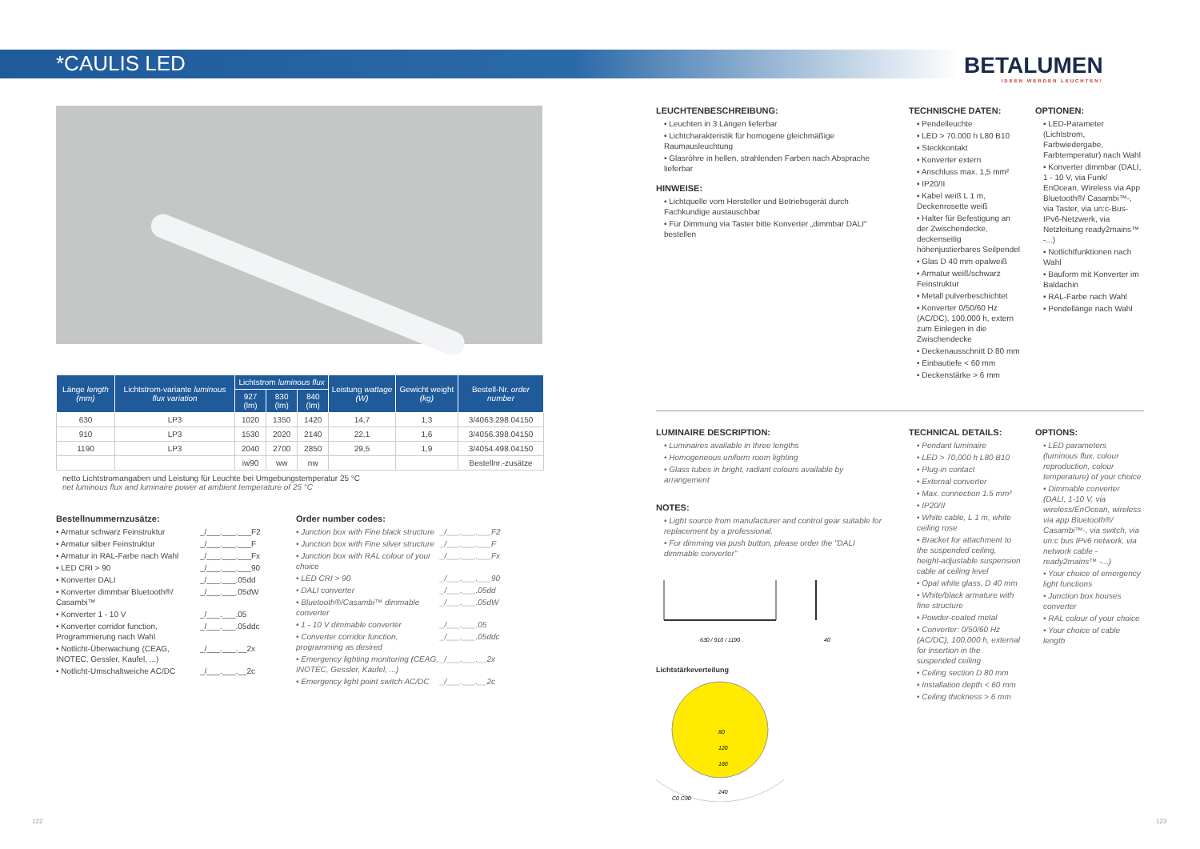*CAULIS LED
BETALUMEN
IDEEN WERDEN LEUCHTEN!
| Länge length (mm) | Lichtstrom-variante luminous flux variation | Lichtstrom luminous flux | | | Leistung wattage (W) | Gewicht weight (kg) | Bestell-Nr. order number |
| --- | --- | --- | --- | --- | --- | --- | --- |
| | | 927 (lm) | 830 (lm) | 840 (lm) | | | |
| 630 | LP3 | 1020 | 1350 | 1420 | 14,7 | 1,3 | 3/4063.298.04150 |
| 910 | LP3 | 1530 | 2020 | 2140 | 22,1 | 1,6 | 3/4056.398.04150 |
| 1190 | LP3 | 2040 | 2700 | 2850 | 29,5 | 1,9 | 3/4054.498.04150 |
| | | iw90 | ww | nw | | | Bestellnr.-zusätze |
netto Lichtstromangaben und Leistung für Leuchte bei Umgebungstemperatur 25 °C
net luminous flux and luminaire power at ambient temperature of 25 °C
Bestellnummernzusätze:
• Armatur schwarz Feinstruktur _/___.___.___F2 • Armatur silber Feinstruktur _/___.___.___F • Armatur in RAL-Farbe nach Wahl _/___.___.___Fx • LED CRI > 90 _/___.___.___90 • Konverter DALI _/___.___.05dd • Konverter dimmbar Bluetooth®/ Casambi™ _/___.___.05dW • Konverter 1 - 10 V _/___.___.05 • Konverter corridor function, Programmierung nach Wahl _/___.___.05ddc • Notlicht-Überwachung (CEAG, INOTEC, Gessler, Kaufel, ...) _/___.___.__2x • Notlicht-Umschaltweiche AC/DC _/___.___.__2c
Order number codes:
• Junction box with Fine black structure _/___.___.___F2 • Junction box with Fine silver structure _/___.___.___F • Junction box with RAL colour of your choice _/___.___.___Fx • LED CRI > 90 _/___.___.___90 • DALI converter _/___.___.05dd • Bluetooth®/Casambi™ dimmable converter _/___.___.05dW • 1 - 10 V dimmable converter _/___.___.05 • Converter corridor function, programming as desired _/___.___.05ddc • Emergency lighting monitoring (CEAG, INOTEC, Gessler, Kaufel, ...) _/___.___.__2x • Emergency light point switch AC/DC _/___.___.__2c
LEUCHTENBESCHREIBUNG:
• Leuchten in 3 Längen lieferbar
• Lichtcharakteristik für homogene gleichmäßige Raumausleuchtung
• Glasröhre in hellen, strahlenden Farben nach Absprache lieferbar
HINWEISE:
• Lichtquelle vom Hersteller und Betriebsgerät durch Fachkundige austauschbar
• Für Dimmung via Taster bitte Konverter „dimmbar DALI" bestellen
TECHNISCHE DATEN:
• Pendelleuchte
• LED > 70.000 h L80 B10
• Steckkontakt
• Konverter extern
• Anschluss max. 1,5 mm²
• IP20/II
• Kabel weiß L 1 m, Deckenrosette weiß
• Halter für Befestigung an der Zwischendecke, deckenseitig höhenjustierbares Seilpendel
• Glas D 40 mm opalweiß
• Armatur weiß/schwarz Feinstruktur
• Metall pulverbeschichtet
• Konverter 0/50/60 Hz (AC/DC), 100.000 h, extern zum Einlegen in die Zwischendecke
• Deckenausschnitt D 80 mm
• Einbautiefe < 60 mm
• Deckenstärke > 6 mm
OPTIONEN:
• LED-Parameter (Lichtstrom, Farbwiedergabe, Farbtemperatur) nach Wahl
• Konverter dimmbar (DALI, 1 - 10 V, via Funk/ EnOcean, Wireless via App Bluetooth®/ Casambi™-, via Taster, via un:c-Bus-IPv6-Netzwerk, via Netzleitung ready2mains™ -...)
• Notlichtfunktionen nach Wahl
• Bauform mit Konverter im Baldachin
• RAL-Farbe nach Wahl
• Pendellänge nach Wahl
LUMINAIRE DESCRIPTION:
• Luminaires available in three lengths
• Homogeneous uniform room lighting
• Glass tubes in bright, radiant colours available by arrangement
NOTES:
• Light source from manufacturer and control gear suitable for replacement by a professional.
• For dimming via push button, please order the "DALI dimmable converter"
630 / 910 / 1190
40
Lichtstärkeverteilung
80
120
180
240
C0 C90
TECHNICAL DETAILS:
• Pendant luminaire
• LED > 70,000 h L80 B10
• Plug-in contact
• External converter
• Max. connection 1.5 mm²
• IP20/II
• White cable, L 1 m, white ceiling rose
• Bracket for attachment to the suspended ceiling, height-adjustable suspension cable at ceiling level
• Opal white glass, D 40 mm
• White/black armature with fine structure
• Powder-coated metal
• Converter: 0/50/60 Hz (AC/DC), 100,000 h, external for insertion in the suspended ceiling
• Ceiling section D 80 mm
• Installation depth < 60 mm
• Ceiling thickness > 6 mm
OPTIONS:
• LED parameters (luminous flux, colour reproduction, colour temperature) of your choice
• Dimmable converter (DALI, 1-10 V, via wireless/EnOcean, wireless via app Bluetooth®/ Casambi™-, via switch, via un:c bus IPv6 network, via network cable -ready2mains™ -...)
• Your choice of emergency light functions
• Junction box houses converter
• RAL colour of your choice
• Your choice of cable length
122 123